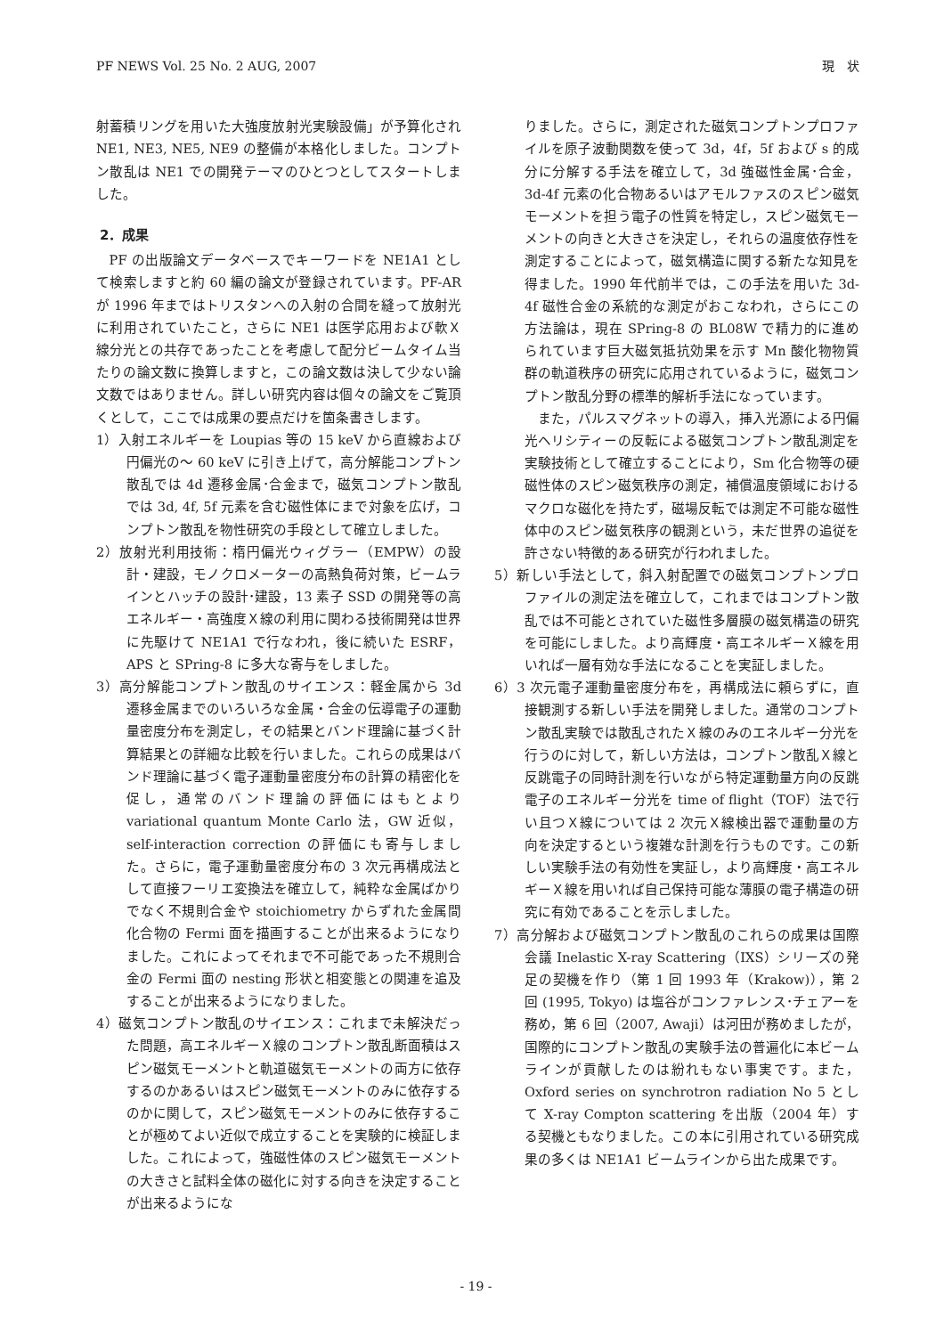PF NEWS Vol. 25 No. 2 AUG, 2007 現　状
射蓄積リングを用いた大強度放射光実験設備」が予算化され NE1, NE3, NE5, NE9 の整備が本格化しました。コンプトン散乱は NE1 での開発テーマのひとつとしてスタートしました。
2．成果
PF の出版論文データベースでキーワードを NE1A1 として検索しますと約 60 編の論文が登録されています。PF-AR が 1996 年まではトリスタンへの入射の合間を縫って放射光に利用されていたこと，さらに NE1 は医学応用および軟Ｘ線分光との共存であったことを考慮して配分ビームタイム当たりの論文数に換算しますと，この論文数は決して少ない論文数ではありません。詳しい研究内容は個々の論文をご覧頂くとして，ここでは成果の要点だけを箇条書きします。
1）入射エネルギーを Loupias 等の 15 keV から直線および円偏光の～ 60 keV に引き上げて，高分解能コンプトン散乱では 4d 遷移金属･合金まで，磁気コンプトン散乱では 3d, 4f, 5f 元素を含む磁性体にまで対象を広げ，コンプトン散乱を物性研究の手段として確立しました。
2）放射光利用技術：楕円偏光ウィグラー（EMPW）の設計・建設，モノクロメーターの高熱負荷対策，ビームラインとハッチの設計･建設，13 素子 SSD の開発等の高エネルギー・高強度Ｘ線の利用に関わる技術開発は世界に先駆けて NE1A1 で行なわれ，後に続いた ESRF，APS と SPring-8 に多大な寄与をしました。
3）高分解能コンプトン散乱のサイエンス：軽金属から 3d 遷移金属までのいろいろな金属・合金の伝導電子の運動量密度分布を測定し，その結果とバンド理論に基づく計算結果との詳細な比較を行いました。これらの成果はバンド理論に基づく電子運動量密度分布の計算の精密化を促し，通常のバンド理論の評価にはもとより variational quantum Monte Carlo 法，GW 近似，self-interaction correction の評価にも寄与しました。さらに，電子運動量密度分布の 3 次元再構成法として直接フーリエ変換法を確立して，純粋な金属ばかりでなく不規則合金や stoichiometry からずれた金属間化合物の Fermi 面を描画することが出来るようになりました。これによってそれまで不可能であった不規則合金の Fermi 面の nesting 形状と相変態との関連を追及することが出来るようになりました。
4）磁気コンプトン散乱のサイエンス：これまで未解決だった問題，高エネルギーＸ線のコンプトン散乱断面積はスピン磁気モーメントと軌道磁気モーメントの両方に依存するのかあるいはスピン磁気モーメントのみに依存するのかに関して，スピン磁気モーメントのみに依存することが極めてよい近似で成立することを実験的に検証しました。これによって，強磁性体のスピン磁気モーメントの大きさと試料全体の磁化に対する向きを決定することが出来るようにな
りました。さらに，測定された磁気コンプトンプロファイルを原子波動関数を使って 3d，4f，5f および s 的成分に分解する手法を確立して，3d 強磁性金属･合金，3d-4f 元素の化合物あるいはアモルファスのスピン磁気モーメントを担う電子の性質を特定し，スピン磁気モーメントの向きと大きさを決定し，それらの温度依存性を測定することによって，磁気構造に関する新たな知見を得ました。1990 年代前半では，この手法を用いた 3d-4f 磁性合金の系統的な測定がおこなわれ，さらにこの方法論は，現在 SPring-8 の BL08W で精力的に進められています巨大磁気抵抗効果を示す Mn 酸化物物質群の軌道秩序の研究に応用されているように，磁気コンプトン散乱分野の標準的解析手法になっています。
また，パルスマグネットの導入，挿入光源による円偏光ヘリシティーの反転による磁気コンプトン散乱測定を実験技術として確立することにより，Sm 化合物等の硬磁性体のスピン磁気秩序の測定，補償温度領域におけるマクロな磁化を持たず，磁場反転では測定不可能な磁性体中のスピン磁気秩序の観測という，未だ世界の追従を許さない特徴的ある研究が行われました。
5）新しい手法として，斜入射配置での磁気コンプトンプロファイルの測定法を確立して，これまではコンプトン散乱では不可能とされていた磁性多層膜の磁気構造の研究を可能にしました。より高輝度・高エネルギーＸ線を用いれば一層有効な手法になることを実証しました。
6）3 次元電子運動量密度分布を，再構成法に頼らずに，直接観測する新しい手法を開発しました。通常のコンプトン散乱実験では散乱されたＸ線のみのエネルギー分光を行うのに対して，新しい方法は，コンプトン散乱Ｘ線と反跳電子の同時計測を行いながら特定運動量方向の反跳電子のエネルギー分光を time of flight（TOF）法で行い且つＸ線については 2 次元Ｘ線検出器で運動量の方向を決定するという複雑な計測を行うものです。この新しい実験手法の有効性を実証し，より高輝度・高エネルギーＸ線を用いれば自己保持可能な薄膜の電子構造の研究に有効であることを示しました。
7）高分解および磁気コンプトン散乱のこれらの成果は国際会議 Inelastic X-ray Scattering（IXS）シリーズの発足の契機を作り（第 1 回 1993 年（Krakow)），第 2 回 (1995, Tokyo) は塩谷がコンファレンス･チェアーを務め，第 6 回（2007, Awaji）は河田が務めましたが，国際的にコンプトン散乱の実験手法の普遍化に本ビームラインが貢献したのは紛れもない事実です。また，Oxford series on synchrotron radiation No 5 として X-ray Compton scattering を出版（2004 年）する契機ともなりました。この本に引用されている研究成果の多くは NE1A1 ビームラインから出た成果です。
- 19 -